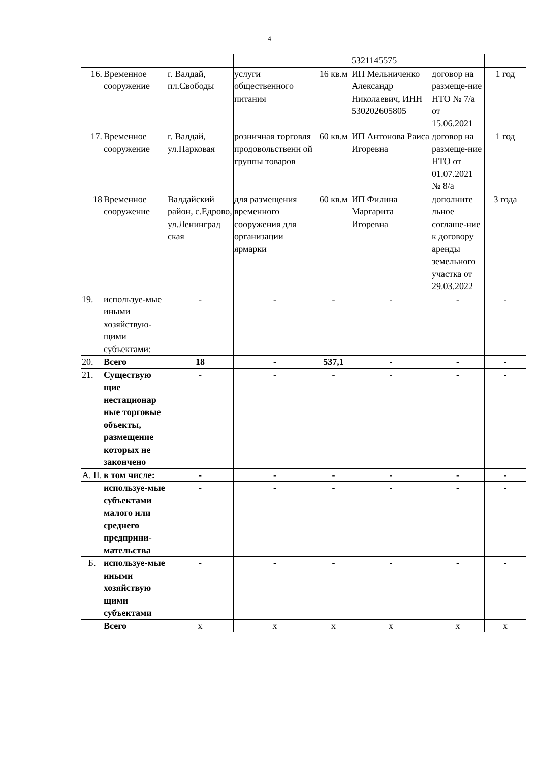4
| | | | | | 5321145575 | | |
| 16. | Временное сооружение | г. Валдай, пл.Свободы | услуги общественного питания | 16 кв.м | ИП Мельниченко Александр Николаевич, ИНН 530202605805 | договор на размеще-ние НТО № 7/а от 15.06.2021 | 1 год |
| 17. | Временное сооружение | г. Валдай, ул.Парковая | розничная торговля продовольственн ой группы товаров | 60 кв.м | ИП Антонова Раиса Игоревна | договор на размеще-ние НТО от 01.07.2021 № 8/а | 1 год |
| 18 | Временное сооружение | Валдайский район, с.Едрово, ул.Ленинград ская | для размещения временного сооружения для организации ярмарки | 60 кв.м | ИП Филина Маргарита Игоревна | дополните льное соглаше-ние к договору аренды земельного участка от 29.03.2022 | 3 года |
| 19. | используе-мые иными хозяйствую-щими субъектами: | - | - | - | - | - | - |
| 20. | Всего | 18 | - | 537,1 | - | - | - |
| 21. | Существую щие нестационар ные торговые объекты, размещение которых не закончено | - | - | - | - | - | - |
| А. II. | в том числе: | - | - | - | - | - | - |
| | используе-мые субъектами малого или среднего предприни-мательства | - | - | - | - | - | - |
| Б. | используе-мые иными хозяйствую щими субъектами | - | - | - | - | - | - |
| | Всего | х | х | х | х | х | х |